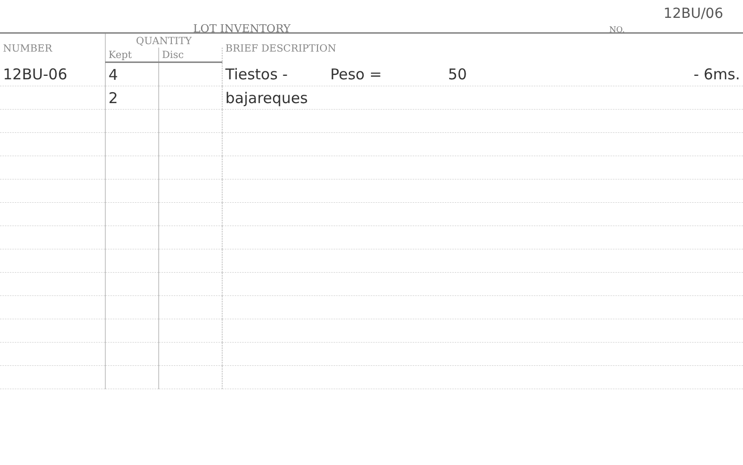LOT INVENTORY NO.
12BU/06
| NUMBER | QUANTITY | | BRIEF DESCRIPTION |
| --- | --- | --- | --- |
| | Kept | Disc | |
| 12BU-06 | 4 | | Tiestos - Peso = 50 - 6ms. |
| | 2 | | bajareques |